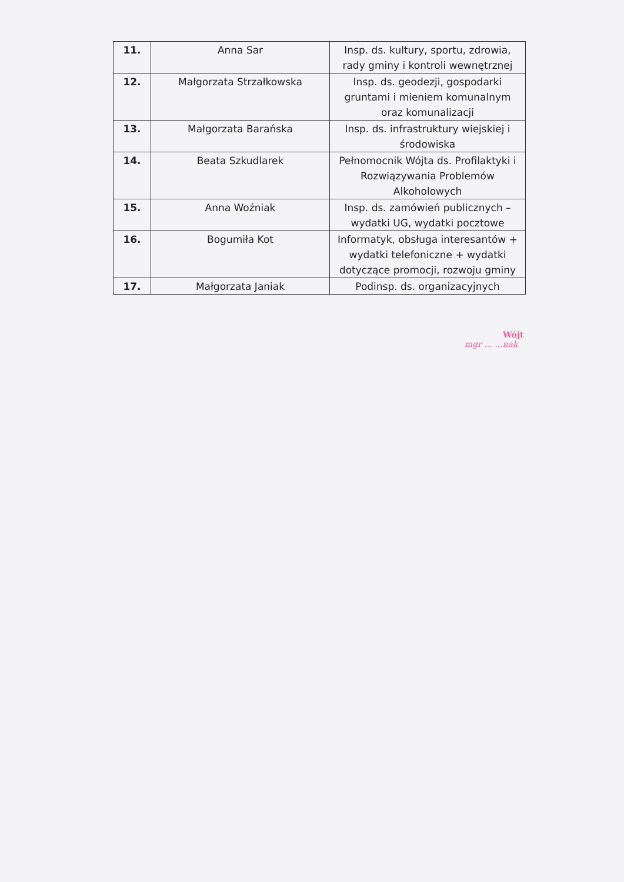| 11. | Anna Sar | Insp. ds. kultury, sportu, zdrowia, rady gminy i kontroli wewnętrznej |
| 12. | Małgorzata Strzałkowska | Insp. ds. geodezji, gospodarki gruntami i mieniem komunalnym oraz komunalizacji |
| 13. | Małgorzata Barańska | Insp. ds. infrastruktury wiejskiej i środowiska |
| 14. | Beata Szkudlarek | Pełnomocnik Wójta ds. Profilaktyki i Rozwiązywania Problemów Alkoholowych |
| 15. | Anna Woźniak | Insp. ds. zamówień publicznych – wydatki UG, wydatki pocztowe |
| 16. | Bogumiła Kot | Informatyk, obsługa interesantów + wydatki telefoniczne + wydatki dotyczące promocji, rozwoju gminy |
| 17. | Małgorzata Janiak | Podinsp. ds. organizacyjnych |
Wójt
mgr ... ...nak